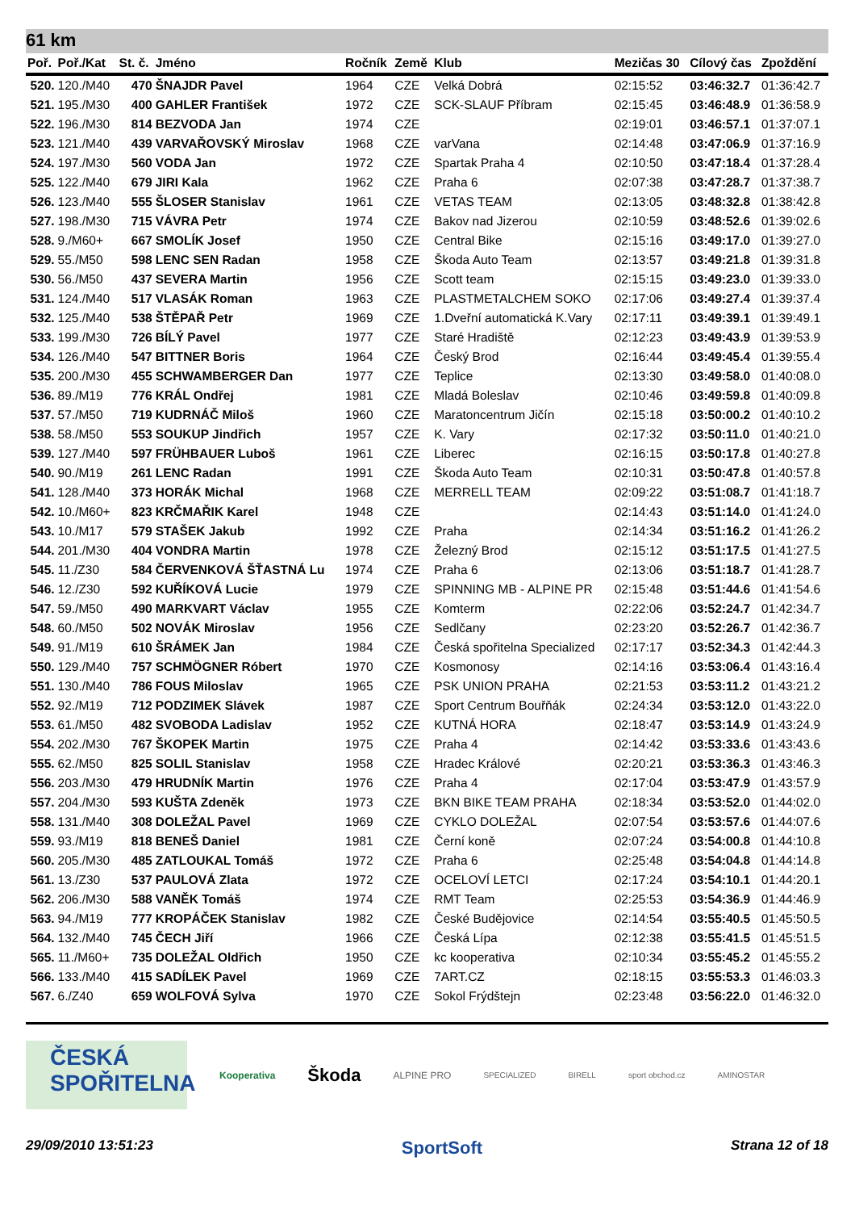61 km
| Poř. | Poř./Kat | St. č. | Jméno | Ročník | Země | Klub | Mezičas 30 | Cílový čas | Zpoždění |
| --- | --- | --- | --- | --- | --- | --- | --- | --- | --- |
| 520. | 120./M40 | 470 | ŠNAJDR Pavel | 1964 | CZE | Velká Dobrá | 02:15:52 | 03:46:32.7 | 01:36:42.7 |
| 521. | 195./M30 | 400 | GAHLER František | 1972 | CZE | SCK-SLAUF Příbram | 02:15:45 | 03:46:48.9 | 01:36:58.9 |
| 522. | 196./M30 | 814 | BEZVODA Jan | 1974 | CZE | | 02:19:01 | 03:46:57.1 | 01:37:07.1 |
| 523. | 121./M40 | 439 | VARVAŘOVSKÝ Miroslav | 1968 | CZE | varVana | 02:14:48 | 03:47:06.9 | 01:37:16.9 |
| 524. | 197./M30 | 560 | VODA Jan | 1972 | CZE | Spartak Praha 4 | 02:10:50 | 03:47:18.4 | 01:37:28.4 |
| 525. | 122./M40 | 679 | JIRI Kala | 1962 | CZE | Praha 6 | 02:07:38 | 03:47:28.7 | 01:37:38.7 |
| 526. | 123./M40 | 555 | ŠLOSER Stanislav | 1961 | CZE | VETAS TEAM | 02:13:05 | 03:48:32.8 | 01:38:42.8 |
| 527. | 198./M30 | 715 | VÁVRA Petr | 1974 | CZE | Bakov nad Jizerou | 02:10:59 | 03:48:52.6 | 01:39:02.6 |
| 528. | 9./M60+ | 667 | SMOLÍK Josef | 1950 | CZE | Central Bike | 02:15:16 | 03:49:17.0 | 01:39:27.0 |
| 529. | 55./M50 | 598 | LENC SEN Radan | 1958 | CZE | Škoda Auto Team | 02:13:57 | 03:49:21.8 | 01:39:31.8 |
| 530. | 56./M50 | 437 | SEVERA Martin | 1956 | CZE | Scott team | 02:15:15 | 03:49:23.0 | 01:39:33.0 |
| 531. | 124./M40 | 517 | VLASÁK Roman | 1963 | CZE | PLASTMETALCHEM SOKO | 02:17:06 | 03:49:27.4 | 01:39:37.4 |
| 532. | 125./M40 | 538 | ŠTĚPAŘ Petr | 1969 | CZE | 1.Dveřní automatická K.Vary | 02:17:11 | 03:49:39.1 | 01:39:49.1 |
| 533. | 199./M30 | 726 | BÍLÝ Pavel | 1977 | CZE | Staré Hradiště | 02:12:23 | 03:49:43.9 | 01:39:53.9 |
| 534. | 126./M40 | 547 | BITTNER Boris | 1964 | CZE | Český Brod | 02:16:44 | 03:49:45.4 | 01:39:55.4 |
| 535. | 200./M30 | 455 | SCHWAMBERGER Dan | 1977 | CZE | Teplice | 02:13:30 | 03:49:58.0 | 01:40:08.0 |
| 536. | 89./M19 | 776 | KRÁL Ondřej | 1981 | CZE | Mladá Boleslav | 02:10:46 | 03:49:59.8 | 01:40:09.8 |
| 537. | 57./M50 | 719 | KUDRNÁČ Miloš | 1960 | CZE | Maratoncentrum Jičín | 02:15:18 | 03:50:00.2 | 01:40:10.2 |
| 538. | 58./M50 | 553 | SOUKUP Jindřich | 1957 | CZE | K. Vary | 02:17:32 | 03:50:11.0 | 01:40:21.0 |
| 539. | 127./M40 | 597 | FRÜHBAUER Luboš | 1961 | CZE | Liberec | 02:16:15 | 03:50:17.8 | 01:40:27.8 |
| 540. | 90./M19 | 261 | LENC Radan | 1991 | CZE | Škoda Auto Team | 02:10:31 | 03:50:47.8 | 01:40:57.8 |
| 541. | 128./M40 | 373 | HORÁK Michal | 1968 | CZE | MERRELL TEAM | 02:09:22 | 03:51:08.7 | 01:41:18.7 |
| 542. | 10./M60+ | 823 | KRČMAŘIK Karel | 1948 | CZE | | 02:14:43 | 03:51:14.0 | 01:41:24.0 |
| 543. | 10./M17 | 579 | STAŠEK Jakub | 1992 | CZE | Praha | 02:14:34 | 03:51:16.2 | 01:41:26.2 |
| 544. | 201./M30 | 404 | VONDRA Martin | 1978 | CZE | Železný Brod | 02:15:12 | 03:51:17.5 | 01:41:27.5 |
| 545. | 11./Z30 | 584 | ČERVENKOVÁ ŠŤASTNÁ Lu | 1974 | CZE | Praha 6 | 02:13:06 | 03:51:18.7 | 01:41:28.7 |
| 546. | 12./Z30 | 592 | KUŘÍKOVÁ Lucie | 1979 | CZE | SPINNING MB - ALPINE PR | 02:15:48 | 03:51:44.6 | 01:41:54.6 |
| 547. | 59./M50 | 490 | MARKVART Václav | 1955 | CZE | Komterm | 02:22:06 | 03:52:24.7 | 01:42:34.7 |
| 548. | 60./M50 | 502 | NOVÁK Miroslav | 1956 | CZE | Sedlčany | 02:23:20 | 03:52:26.7 | 01:42:36.7 |
| 549. | 91./M19 | 610 | ŠRÁMEK Jan | 1984 | CZE | Česká spořitelna Specialized | 02:17:17 | 03:52:34.3 | 01:42:44.3 |
| 550. | 129./M40 | 757 | SCHMÖGNER Róbert | 1970 | CZE | Kosmonosy | 02:14:16 | 03:53:06.4 | 01:43:16.4 |
| 551. | 130./M40 | 786 | FOUS Miloslav | 1965 | CZE | PSK UNION PRAHA | 02:21:53 | 03:53:11.2 | 01:43:21.2 |
| 552. | 92./M19 | 712 | PODZIMEK Slávek | 1987 | CZE | Sport Centrum Bouřňák | 02:24:34 | 03:53:12.0 | 01:43:22.0 |
| 553. | 61./M50 | 482 | SVOBODA Ladislav | 1952 | CZE | KUTNÁ HORA | 02:18:47 | 03:53:14.9 | 01:43:24.9 |
| 554. | 202./M30 | 767 | ŠKOPEK Martin | 1975 | CZE | Praha 4 | 02:14:42 | 03:53:33.6 | 01:43:43.6 |
| 555. | 62./M50 | 825 | SOLIL Stanislav | 1958 | CZE | Hradec Králové | 02:20:21 | 03:53:36.3 | 01:43:46.3 |
| 556. | 203./M30 | 479 | HRUDNÍK Martin | 1976 | CZE | Praha 4 | 02:17:04 | 03:53:47.9 | 01:43:57.9 |
| 557. | 204./M30 | 593 | KUŠTA Zdeněk | 1973 | CZE | BKN BIKE TEAM PRAHA | 02:18:34 | 03:53:52.0 | 01:44:02.0 |
| 558. | 131./M40 | 308 | DOLEŽAL Pavel | 1969 | CZE | CYKLO DOLEŽAL | 02:07:54 | 03:53:57.6 | 01:44:07.6 |
| 559. | 93./M19 | 818 | BENEŠ Daniel | 1981 | CZE | Černí koně | 02:07:24 | 03:54:00.8 | 01:44:10.8 |
| 560. | 205./M30 | 485 | ZATLOUKAL Tomáš | 1972 | CZE | Praha 6 | 02:25:48 | 03:54:04.8 | 01:44:14.8 |
| 561. | 13./Z30 | 537 | PAULOVÁ Zlata | 1972 | CZE | OCELOVÍ LETCI | 02:17:24 | 03:54:10.1 | 01:44:20.1 |
| 562. | 206./M30 | 588 | VANĚK Tomáš | 1974 | CZE | RMT Team | 02:25:53 | 03:54:36.9 | 01:44:46.9 |
| 563. | 94./M19 | 777 | KROPÁČEK Stanislav | 1982 | CZE | České Budějovice | 02:14:54 | 03:55:40.5 | 01:45:50.5 |
| 564. | 132./M40 | 745 | ČECH Jiří | 1966 | CZE | Česká Lípa | 02:12:38 | 03:55:41.5 | 01:45:51.5 |
| 565. | 11./M60+ | 735 | DOLEŽAL Oldřich | 1950 | CZE | kc kooperativa | 02:10:34 | 03:55:45.2 | 01:45:55.2 |
| 566. | 133./M40 | 415 | SADÍLEK Pavel | 1969 | CZE | 7ART.CZ | 02:18:15 | 03:55:53.3 | 01:46:03.3 |
| 567. | 6./Z40 | 659 | WOLFOVÁ Sylva | 1970 | CZE | Sokol Frýdštejn | 02:23:48 | 03:56:22.0 | 01:46:32.0 |
ČESKÁ SPOŘITELNA
Kooperativa
Škoda
ALPINE PRO
SPECIALIZED BIRELL sport obchod.cz AMINOSTAR
29/09/2010 13:51:23 SportSoft Strana 12 of 18